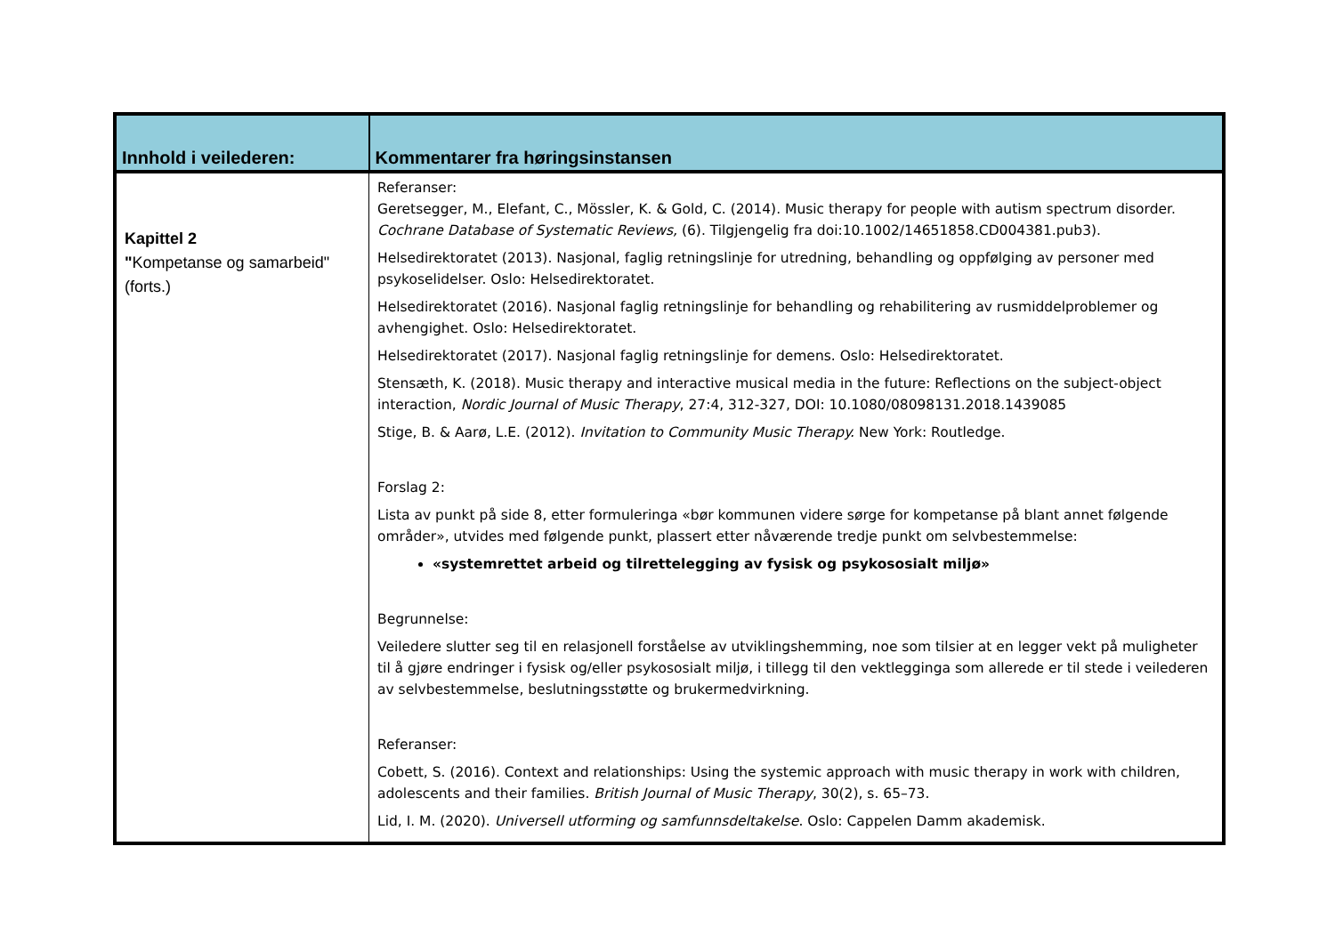| Innhold i veilederen: | Kommentarer fra høringsinstansen |
| --- | --- |
| Kapittel 2 " Kompetanse og samarbeid" (forts.) | Referanser: Geretsegger, M., Elefant, C., Mössler, K. & Gold, C. (2014). Music therapy for people with autism spectrum disorder. Cochrane Database of Systematic Reviews, (6). Tilgjengelig fra doi:10.1002/14651858.CD004381.pub3). Helsedirektoratet (2013). Nasjonal, faglig retningslinje for utredning, behandling og oppfølging av personer med psykoselidelser. Oslo: Helsedirektoratet. Helsedirektoratet (2016). Nasjonal faglig retningslinje for behandling og rehabilitering av rusmiddelproblemer og avhengighet. Oslo: Helsedirektoratet. Helsedirektoratet (2017). Nasjonal faglig retningslinje for demens. Oslo: Helsedirektoratet. Stensæth, K. (2018). Music therapy and interactive musical media in the future: Reflections on the subject-object interaction, Nordic Journal of Music Therapy , 27:4, 312-327, DOI: 10.1080/08098131.2018.1439085 Stige, B. & Aarø, L.E. (2012). Invitation to Community Music Therapy. New York: Routledge. Forslag 2: Lista av punkt på side 8, etter formuleringa «bør kommunen videre sørge for kompetanse på blant annet følgende områder», utvides med følgende punkt, plassert etter nåværende tredje punkt om selvbestemmelse: «systemrettet arbeid og tilrettelegging av fysisk og psykososialt miljø» Begrunnelse: Veiledere slutter seg til en relasjonell forståelse av utviklingshemming, noe som tilsier at en legger vekt på muligheter til å gjøre endringer i fysisk og/eller psykososialt miljø, i tillegg til den vektlegginga som allerede er til stede i veilederen av selvbestemmelse, beslutningsstøtte og brukermedvirkning. Referanser: Cobett, S. (2016). Context and relationships: Using the systemic approach with music therapy in work with children, adolescents and their families. British Journal of Music Therapy , 30(2), s. 65–73. Lid, I. M. (2020). Universell utforming og samfunnsdeltakelse . Oslo: Cappelen Damm akademisk. |